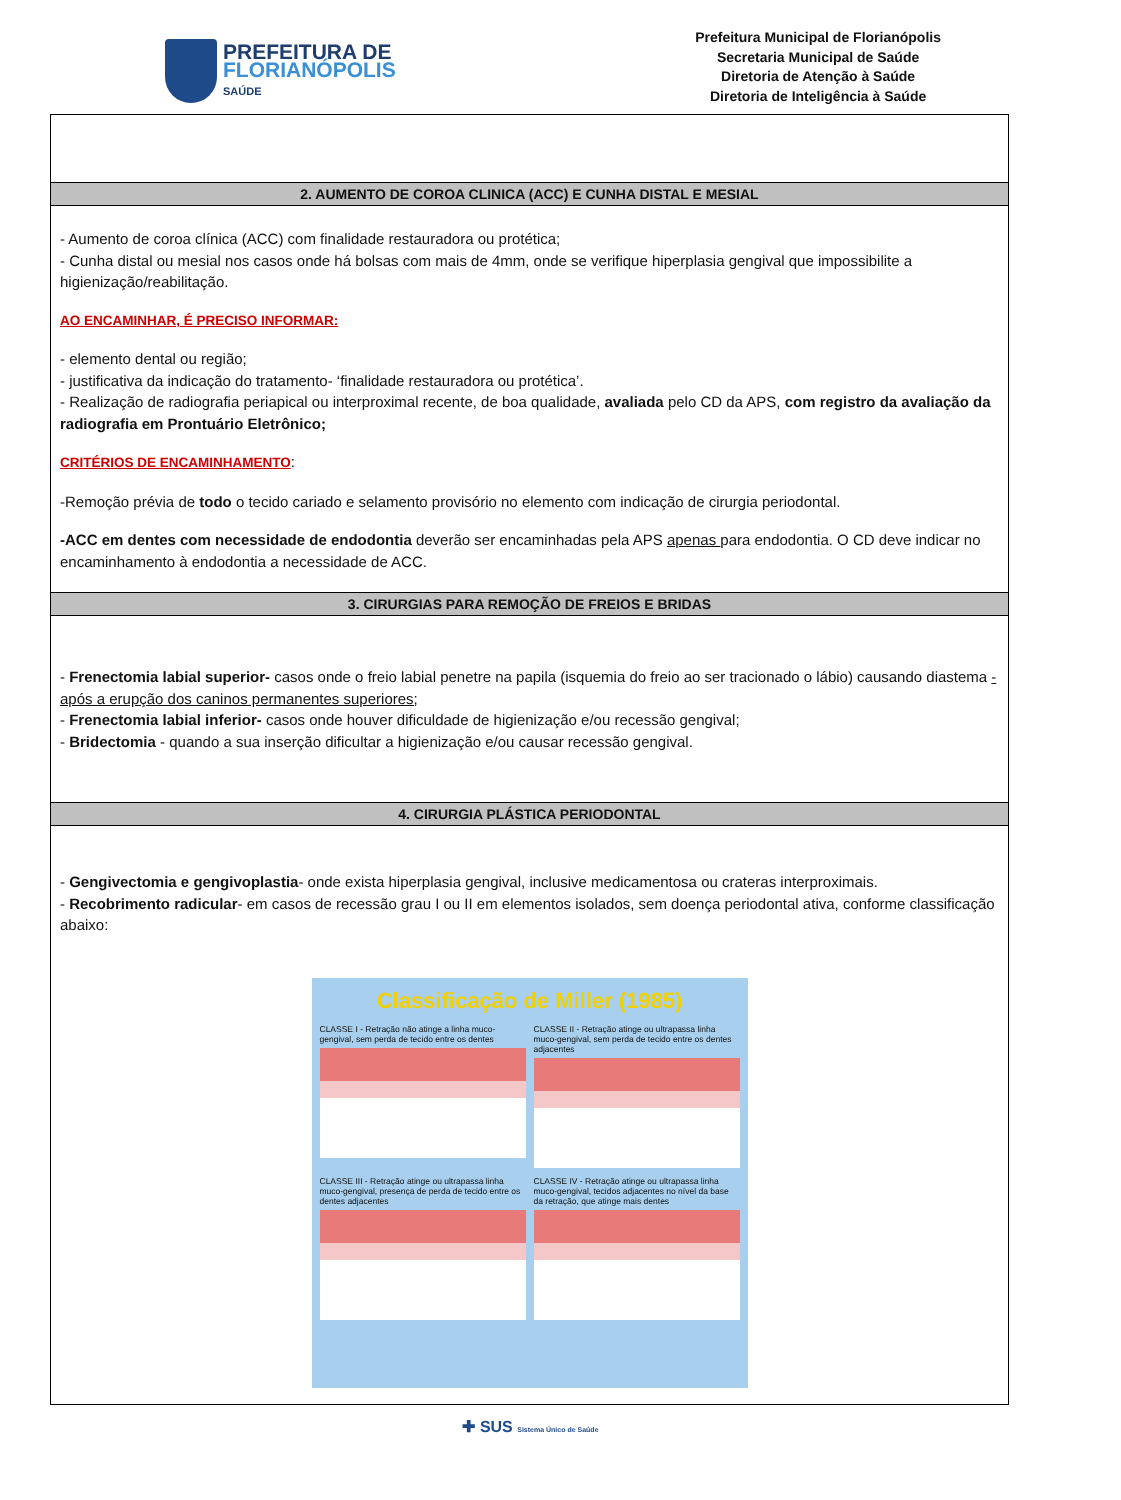PREFEITURA DE
FLORIANÓPOLIS
SAÚDE
Prefeitura Municipal de Florianópolis
Secretaria Municipal de Saúde
Diretoria de Atenção à Saúde
Diretoria de Inteligência à Saúde
| 2. AUMENTO DE COROA CLINICA (ACC) E CUNHA DISTAL E MESIAL |
| --- |
| - Aumento de coroa clínica (ACC) com finalidade restauradora ou protética; - Cunha distal ou mesial nos casos onde há bolsas com mais de 4mm, onde se verifique hiperplasia gengival que impossibilite a higienização/reabilitação. AO ENCAMINHAR, É PRECISO INFORMAR: - elemento dental ou região; - justificativa da indicação do tratamento- ‘finalidade restauradora ou protética’. - Realização de radiografia periapical ou interproximal recente, de boa qualidade, avaliada pelo CD da APS, com registro da avaliação da radiografia em Prontuário Eletrônico; CRITÉRIOS DE ENCAMINHAMENTO : -Remoção prévia de todo o tecido cariado e selamento provisório no elemento com indicação de cirurgia periodontal. -ACC em dentes com necessidade de endodontia deverão ser encaminhadas pela APS apenas para endodontia. O CD deve indicar no encaminhamento à endodontia a necessidade de ACC. |
| 3. CIRURGIAS PARA REMOÇÃO DE FREIOS E BRIDAS |
| - Frenectomia labial superior- casos onde o freio labial penetre na papila (isquemia do freio ao ser tracionado o lábio) causando diastema - após a erupção dos caninos permanentes superiores; - Frenectomia labial inferior- casos onde houver dificuldade de higienização e/ou recessão gengival; - Bridectomia - quando a sua inserção dificultar a higienização e/ou causar recessão gengival. |
| 4. CIRURGIA PLÁSTICA PERIODONTAL |
| - Gengivectomia e gengivoplastia - onde exista hiperplasia gengival, inclusive medicamentosa ou crateras interproximais. - Recobrimento radicular - em casos de recessão grau I ou II em elementos isolados, sem doença periodontal ativa, conforme classificação abaixo: Classificação de Miller (1985) CLASSE I - Retração não atinge a linha muco-gengival, sem perda de tecido entre os dentes CLASSE II - Retração atinge ou ultrapassa linha muco-gengival, sem perda de tecido entre os dentes adjacentes CLASSE III - Retração atinge ou ultrapassa linha muco-gengival, presença de perda de tecido entre os dentes adjacentes CLASSE IV - Retração atinge ou ultrapassa linha muco-gengival, tecidos adjacentes no nível da base da retração, que atinge mais dentes |
✚ SUS Sistema Único de Saúde